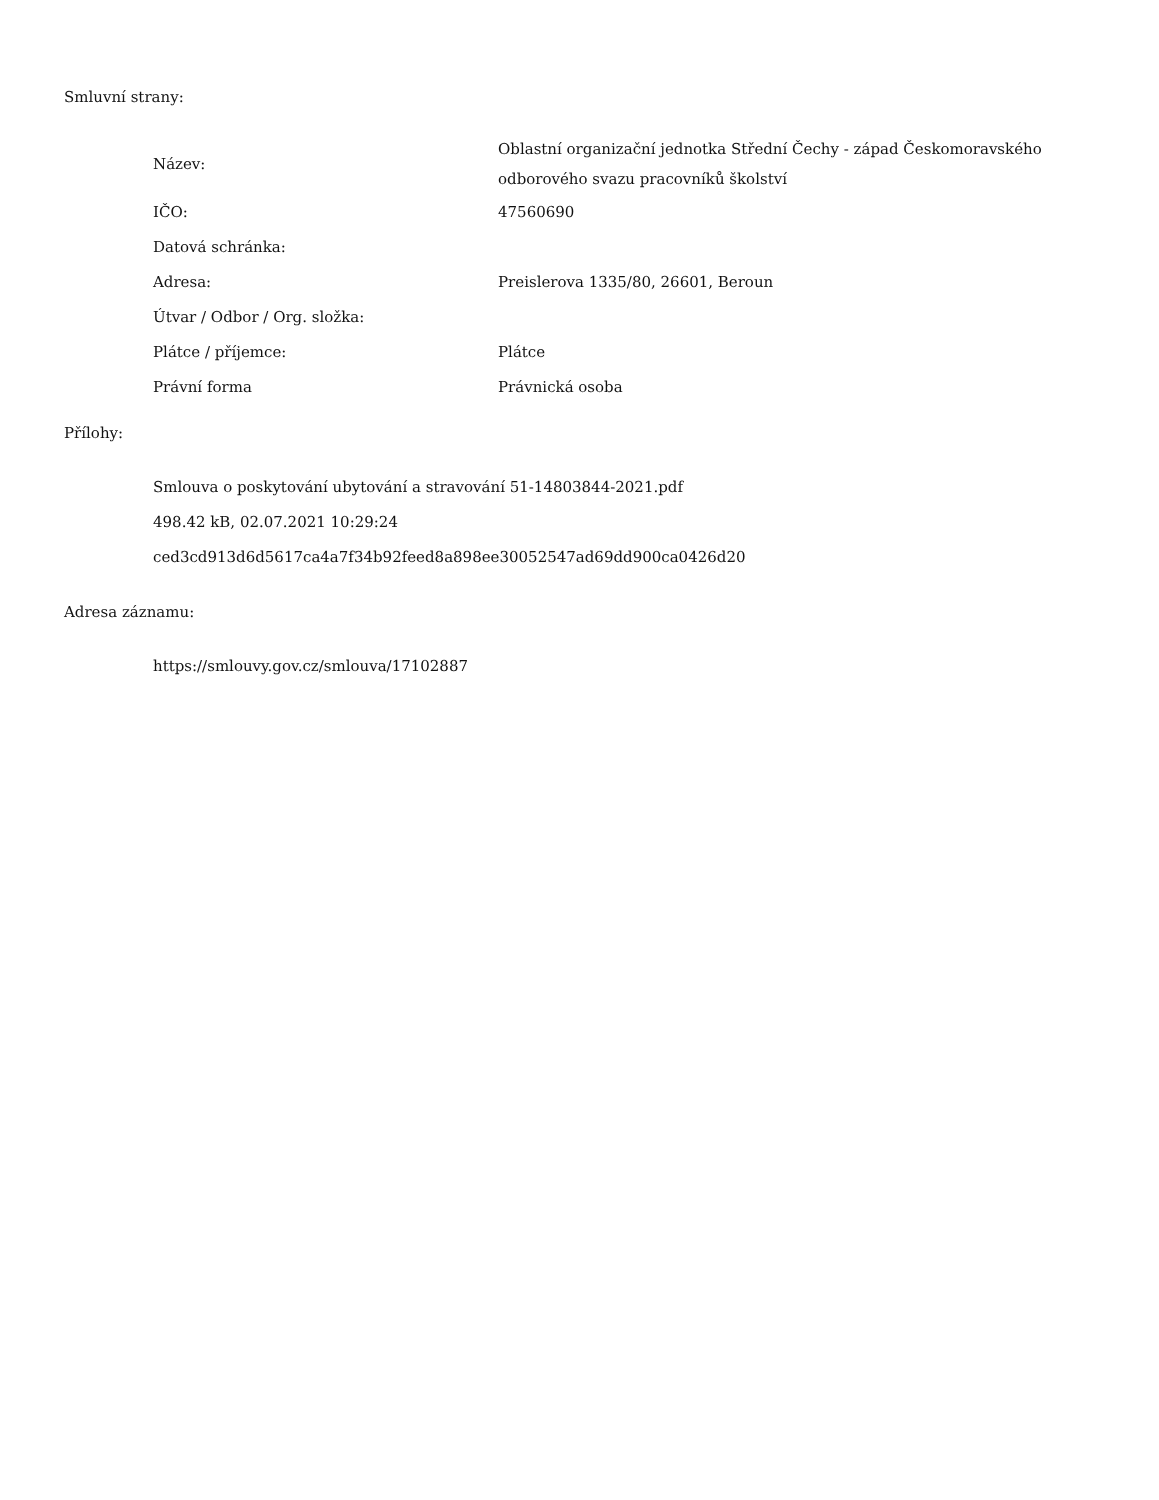Smluvní strany:
| Název: | Oblastní organizační jednotka Střední Čechy - západ Českomoravského odborového svazu pracovníků školství |
| IČO: | 47560690 |
| Datová schránka: | |
| Adresa: | Preislerova 1335/80, 26601, Beroun |
| Útvar / Odbor / Org. složka: | |
| Plátce / příjemce: | Plátce |
| Právní forma | Právnická osoba |
Přílohy:
Smlouva o poskytování ubytování a stravování 51-14803844-2021.pdf
498.42 kB, 02.07.2021 10:29:24
ced3cd913d6d5617ca4a7f34b92feed8a898ee30052547ad69dd900ca0426d20
Adresa záznamu:
https://smlouvy.gov.cz/smlouva/17102887